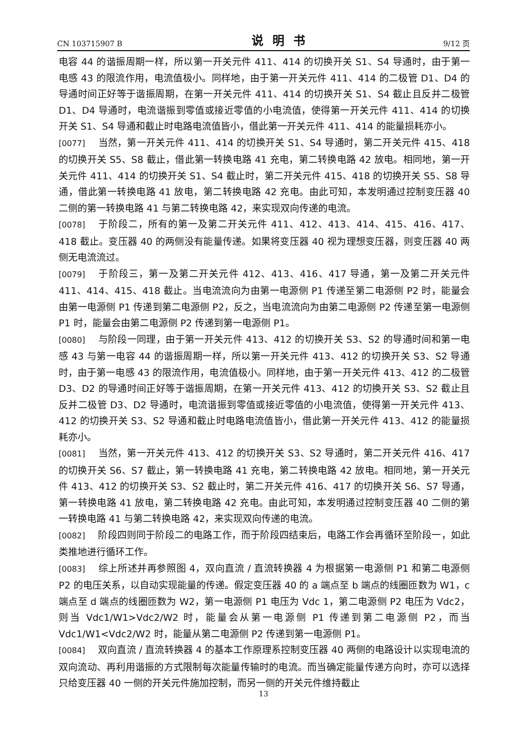CN 103715907 B 说明书 9/12 页
电容 44 的谐振周期一样，所以第一开关元件 411、414 的切换开关 S1、S4 导通时，由于第一电感 43 的限流作用，电流值极小。同样地，由于第一开关元件 411、414 的二极管 D1、D4 的导通时间正好等于谐振周期，在第一开关元件 411、414 的切换开关 S1、S4 截止且反并二极管 D1、D4 导通时，电流谐振到零值或接近零值的小电流值，使得第一开关元件 411、414 的切换开关 S1、S4 导通和截止时电路电流值皆小，借此第一开关元件 411、414 的能量损耗亦小。
[0077] 当然，第一开关元件 411、414 的切换开关 S1、S4 导通时，第二开关元件 415、418 的切换开关 S5、S8 截止，借此第一转换电路 41 充电，第二转换电路 42 放电。相同地，第一开关元件 411、414 的切换开关 S1、S4 截止时，第二开关元件 415、418 的切换开关 S5、S8 导通，借此第一转换电路 41 放电，第二转换电路 42 充电。由此可知，本发明通过控制变压器 40 二侧的第一转换电路 41 与第二转换电路 42，来实现双向传递的电流。
[0078] 于阶段二，所有的第一及第二开关元件 411、412、413、414、415、416、417、418 截止。变压器 40 的两侧没有能量传递。如果将变压器 40 视为理想变压器，则变压器 40 两侧无电流流过。
[0079] 于阶段三，第一及第二开关元件 412、413、416、417 导通，第一及第二开关元件 411、414、415、418 截止。当电流流向为由第一电源侧 P1 传递至第二电源侧 P2 时，能量会由第一电源侧 P1 传递到第二电源侧 P2，反之，当电流流向为由第二电源侧 P2 传递至第一电源侧 P1 时，能量会由第二电源侧 P2 传递到第一电源侧 P1。
[0080] 与阶段一同理，由于第一开关元件 413、412 的切换开关 S3、S2 的导通时间和第一电感 43 与第一电容 44 的谐振周期一样，所以第一开关元件 413、412 的切换开关 S3、S2 导通时，由于第一电感 43 的限流作用，电流值极小。同样地，由于第一开关元件 413、412 的二极管 D3、D2 的导通时间正好等于谐振周期，在第一开关元件 413、412 的切换开关 S3、S2 截止且反并二极管 D3、D2 导通时，电流谐振到零值或接近零值的小电流值，使得第一开关元件 413、412 的切换开关 S3、S2 导通和截止时电路电流值皆小，借此第一开关元件 413、412 的能量损耗亦小。
[0081] 当然，第一开关元件 413、412 的切换开关 S3、S2 导通时，第二开关元件 416、417 的切换开关 S6、S7 截止，第一转换电路 41 充电，第二转换电路 42 放电。相同地，第一开关元件 413、412 的切换开关 S3、S2 截止时，第二开关元件 416、417 的切换开关 S6、S7 导通，第一转换电路 41 放电，第二转换电路 42 充电。由此可知，本发明通过控制变压器 40 二侧的第一转换电路 41 与第二转换电路 42，来实现双向传递的电流。
[0082] 阶段四则同于阶段二的电路工作，而于阶段四结束后，电路工作会再循环至阶段一，如此类推地进行循环工作。
[0083] 综上所述并再参照图 4，双向直流 / 直流转换器 4 为根据第一电源侧 P1 和第二电源侧 P2 的电压关系，以自动实现能量的传递。假定变压器 40 的 a 端点至 b 端点的线圈匝数为 W1，c 端点至 d 端点的线圈匝数为 W2，第一电源侧 P1 电压为 Vdc 1，第二电源侧 P2 电压为 Vdc2，则当 Vdc1/W1>Vdc2/W2 时，能量会从第一电源侧 P1 传递到第二电源侧 P2，而当 Vdc1/W1<Vdc2/W2 时，能量从第二电源侧 P2 传递到第一电源侧 P1。
[0084] 双向直流 / 直流转换器 4 的基本工作原理系控制变压器 40 两侧的电路设计以实现电流的双向流动、再利用谐振的方式限制每次能量传输时的电流。而当确定能量传递方向时，亦可以选择只给变压器 40 一侧的开关元件施加控制，而另一侧的开关元件维持截止
13